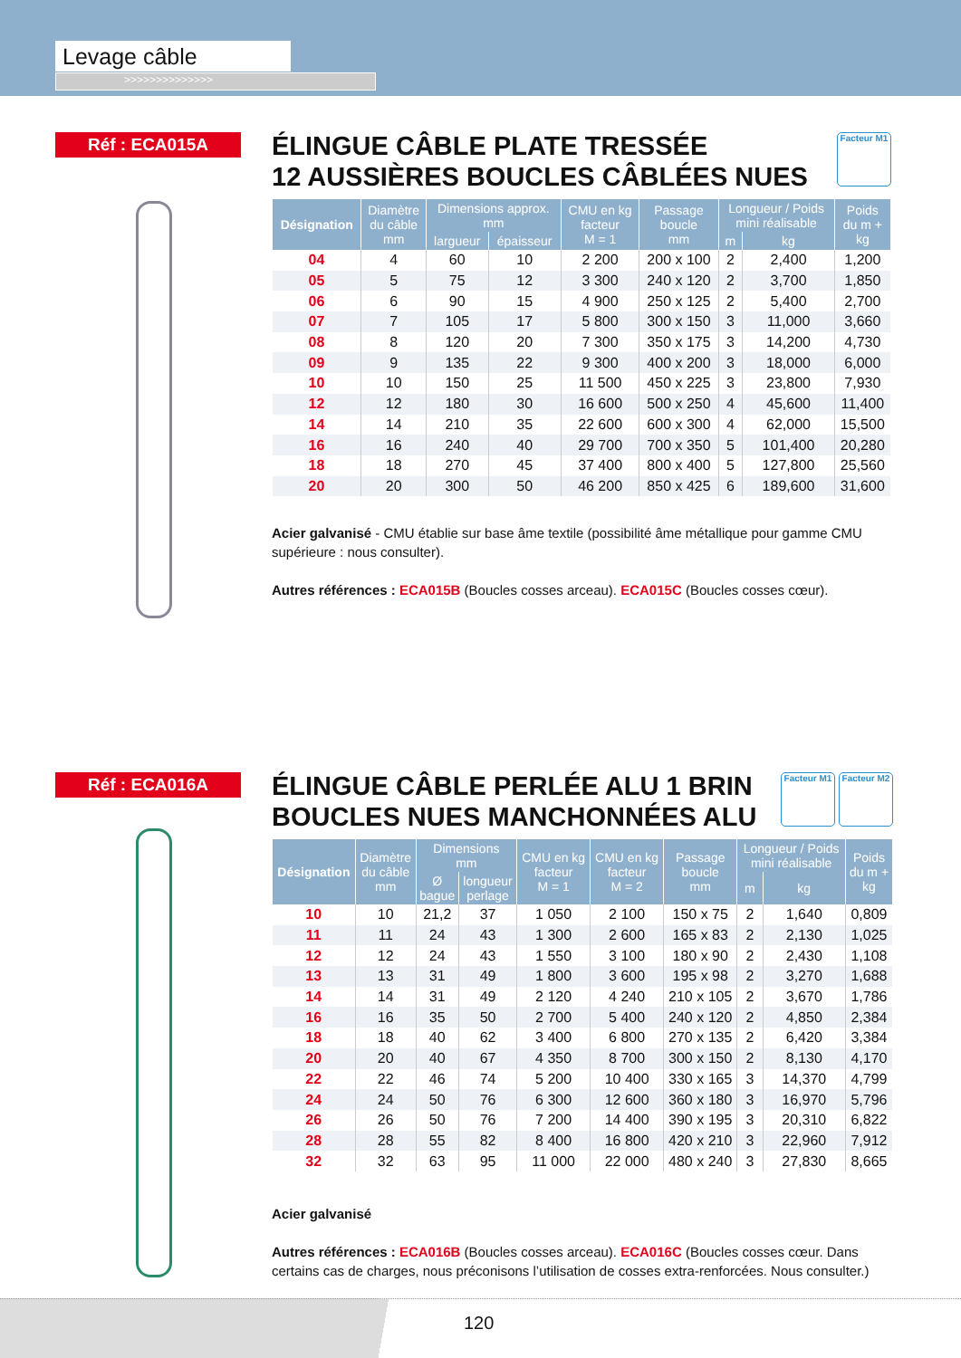Levage câble
>>>>>>>>>>>>>>
Réf : ECA015A
ÉLINGUE CÂBLE PLATE TRESSÉE
12 AUSSIÈRES BOUCLES CÂBLÉES NUES
Facteur M1
| Désignation | Diamètre du câble mm | Dimensions approx. mm | | CMU en kg facteur M = 1 | Passage boucle mm | Longueur / Poids mini réalisable | | Poids du m + kg |
| --- | --- | --- | --- | --- | --- | --- | --- | --- |
| | | largueur | épaisseur | | | m | kg | |
| 04 | 4 | 60 | 10 | 2 200 | 200 x 100 | 2 | 2,400 | 1,200 |
| 05 | 5 | 75 | 12 | 3 300 | 240 x 120 | 2 | 3,700 | 1,850 |
| 06 | 6 | 90 | 15 | 4 900 | 250 x 125 | 2 | 5,400 | 2,700 |
| 07 | 7 | 105 | 17 | 5 800 | 300 x 150 | 3 | 11,000 | 3,660 |
| 08 | 8 | 120 | 20 | 7 300 | 350 x 175 | 3 | 14,200 | 4,730 |
| 09 | 9 | 135 | 22 | 9 300 | 400 x 200 | 3 | 18,000 | 6,000 |
| 10 | 10 | 150 | 25 | 11 500 | 450 x 225 | 3 | 23,800 | 7,930 |
| 12 | 12 | 180 | 30 | 16 600 | 500 x 250 | 4 | 45,600 | 11,400 |
| 14 | 14 | 210 | 35 | 22 600 | 600 x 300 | 4 | 62,000 | 15,500 |
| 16 | 16 | 240 | 40 | 29 700 | 700 x 350 | 5 | 101,400 | 20,280 |
| 18 | 18 | 270 | 45 | 37 400 | 800 x 400 | 5 | 127,800 | 25,560 |
| 20 | 20 | 300 | 50 | 46 200 | 850 x 425 | 6 | 189,600 | 31,600 |
Acier galvanisé - CMU établie sur base âme textile (possibilité âme métallique pour gamme CMU supérieure : nous consulter).
Autres références : ECA015B (Boucles cosses arceau). ECA015C (Boucles cosses cœur).
Réf : ECA016A
ÉLINGUE CÂBLE PERLÉE ALU 1 BRIN
BOUCLES NUES MANCHONNÉES ALU
Facteur M1
Facteur M2
| Désignation | Diamètre du câble mm | Dimensions mm | | CMU en kg facteur M = 1 | CMU en kg facteur M = 2 | Passage boucle mm | Longueur / Poids mini réalisable | | Poids du m + kg |
| --- | --- | --- | --- | --- | --- | --- | --- | --- | --- |
| | | Ø bague | longueur perlage | | | | m | kg | |
| 10 | 10 | 21,2 | 37 | 1 050 | 2 100 | 150 x 75 | 2 | 1,640 | 0,809 |
| 11 | 11 | 24 | 43 | 1 300 | 2 600 | 165 x 83 | 2 | 2,130 | 1,025 |
| 12 | 12 | 24 | 43 | 1 550 | 3 100 | 180 x 90 | 2 | 2,430 | 1,108 |
| 13 | 13 | 31 | 49 | 1 800 | 3 600 | 195 x 98 | 2 | 3,270 | 1,688 |
| 14 | 14 | 31 | 49 | 2 120 | 4 240 | 210 x 105 | 2 | 3,670 | 1,786 |
| 16 | 16 | 35 | 50 | 2 700 | 5 400 | 240 x 120 | 2 | 4,850 | 2,384 |
| 18 | 18 | 40 | 62 | 3 400 | 6 800 | 270 x 135 | 2 | 6,420 | 3,384 |
| 20 | 20 | 40 | 67 | 4 350 | 8 700 | 300 x 150 | 2 | 8,130 | 4,170 |
| 22 | 22 | 46 | 74 | 5 200 | 10 400 | 330 x 165 | 3 | 14,370 | 4,799 |
| 24 | 24 | 50 | 76 | 6 300 | 12 600 | 360 x 180 | 3 | 16,970 | 5,796 |
| 26 | 26 | 50 | 76 | 7 200 | 14 400 | 390 x 195 | 3 | 20,310 | 6,822 |
| 28 | 28 | 55 | 82 | 8 400 | 16 800 | 420 x 210 | 3 | 22,960 | 7,912 |
| 32 | 32 | 63 | 95 | 11 000 | 22 000 | 480 x 240 | 3 | 27,830 | 8,665 |
Acier galvanisé
Autres références : ECA016B (Boucles cosses arceau). ECA016C (Boucles cosses cœur. Dans certains cas de charges, nous préconisons l’utilisation de cosses extra-renforcées. Nous consulter.)
120